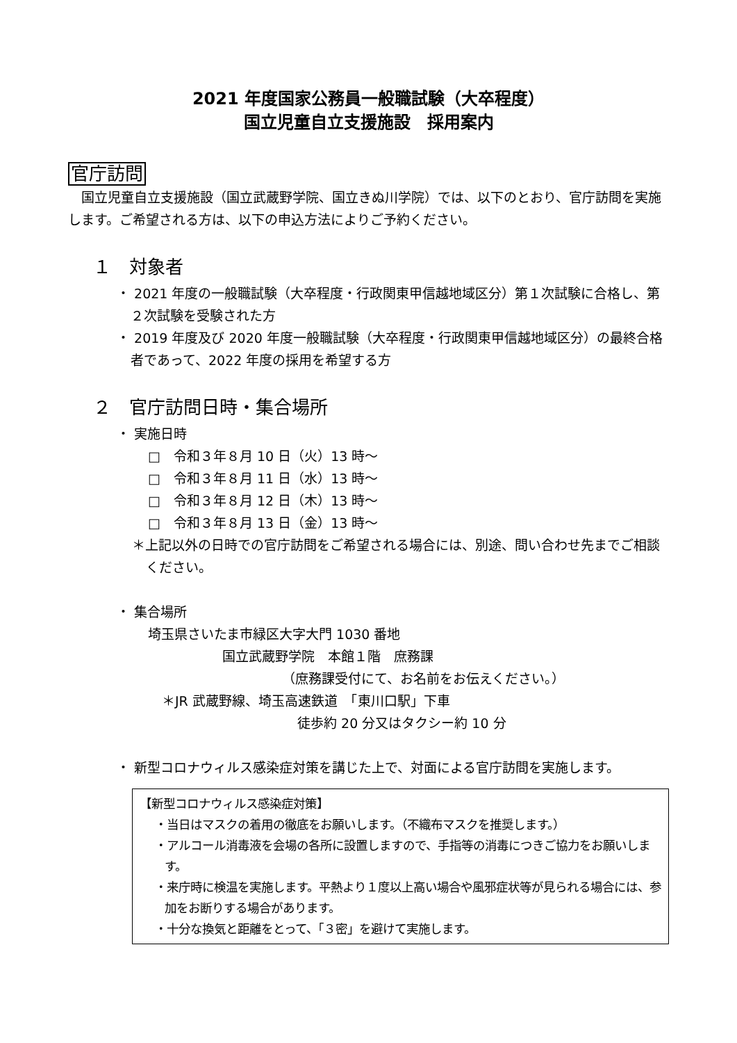2021 年度国家公務員一般職試験（大卒程度）
国立児童自立支援施設　採用案内
官庁訪問
　国立児童自立支援施設（国立武蔵野学院、国立きぬ川学院）では、以下のとおり、官庁訪問を実施します。ご希望される方は、以下の申込方法によりご予約ください。
１　対象者
・ 2021 年度の一般職試験（大卒程度・行政関東甲信越地域区分）第１次試験に合格し、第２次試験を受験された方
・ 2019 年度及び 2020 年度一般職試験（大卒程度・行政関東甲信越地域区分）の最終合格者であって、2022 年度の採用を希望する方
２　官庁訪問日時・集合場所
・ 実施日時
□　令和３年８月 10 日（火）13 時～
□　令和３年８月 11 日（水）13 時～
□　令和３年８月 12 日（木）13 時～
□　令和３年８月 13 日（金）13 時～
＊上記以外の日時での官庁訪問をご希望される場合には、別途、問い合わせ先までご相談ください。
・ 集合場所
埼玉県さいたま市緑区大字大門 1030 番地
国立武蔵野学院　本館１階　庶務課
（庶務課受付にて、お名前をお伝えください。）
＊JR 武蔵野線、埼玉高速鉄道　「東川口駅」下車
徒歩約 20 分又はタクシー約 10 分
・ 新型コロナウィルス感染症対策を講じた上で、対面による官庁訪問を実施します。
【新型コロナウィルス感染症対策】
・当日はマスクの着用の徹底をお願いします。（不織布マスクを推奨します。）
・アルコール消毒液を会場の各所に設置しますので、手指等の消毒につきご協力をお願いします。
・来庁時に検温を実施します。平熱より１度以上高い場合や風邪症状等が見られる場合には、参加をお断りする場合があります。
・十分な換気と距離をとって、「３密」を避けて実施します。